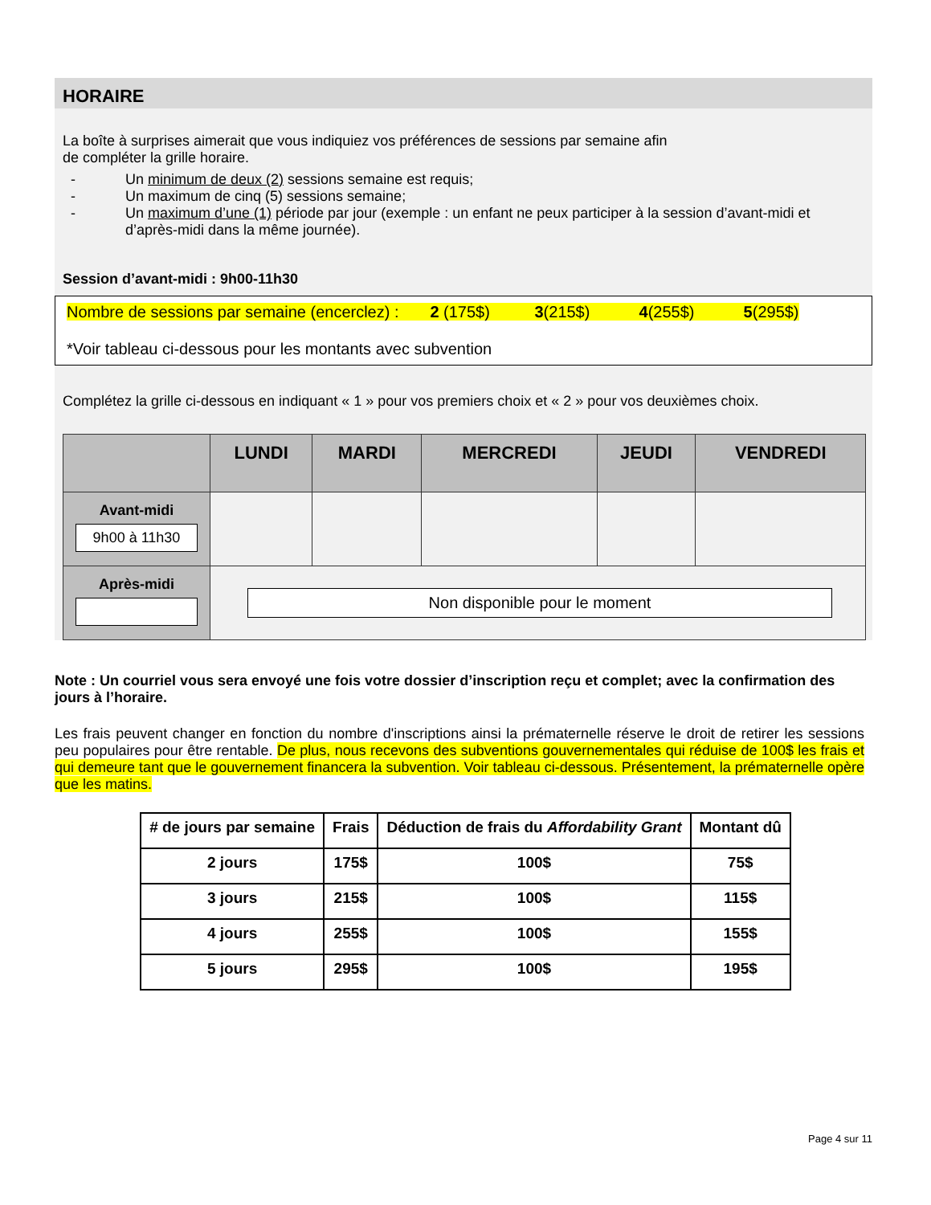HORAIRE
La boîte à surprises aimerait que vous indiquiez vos préférences de sessions par semaine afin
de compléter la grille horaire.
- Un minimum de deux (2) sessions semaine est requis;
- Un maximum de cinq (5) sessions semaine;
- Un maximum d’une (1) période par jour (exemple : un enfant ne peux participer à la session d’avant-midi et d’après-midi dans la même journée).
Session d’avant-midi : 9h00-11h30
Nombre de sessions par semaine (encerclez) : 2 (175$) 3(215$) 4(255$) 5(295$)
*Voir tableau ci-dessous pour les montants avec subvention
Complétez la grille ci-dessous en indiquant « 1 » pour vos premiers choix et « 2 » pour vos deuxièmes choix.
| | LUNDI | MARDI | MERCREDI | JEUDI | VENDREDI |
| --- | --- | --- | --- | --- | --- |
| Avant-midi 9h00 à 11h30 | | | | | |
| Après-midi | Non disponible pour le moment | | | | |
Note : Un courriel vous sera envoyé une fois votre dossier d’inscription reçu et complet; avec la confirmation des jours à l’horaire.
Les frais peuvent changer en fonction du nombre d'inscriptions ainsi la prématernelle réserve le droit de retirer les sessions peu populaires pour être rentable. De plus, nous recevons des subventions gouvernementales qui réduise de 100$ les frais et qui demeure tant que le gouvernement financera la subvention. Voir tableau ci-dessous. Présentement, la prématernelle opère que les matins.
| # de jours par semaine | Frais | Déduction de frais du Affordability Grant | Montant dû |
| --- | --- | --- | --- |
| 2 jours | 175$ | 100$ | 75$ |
| 3 jours | 215$ | 100$ | 115$ |
| 4 jours | 255$ | 100$ | 155$ |
| 5 jours | 295$ | 100$ | 195$ |
Page 4 sur 11